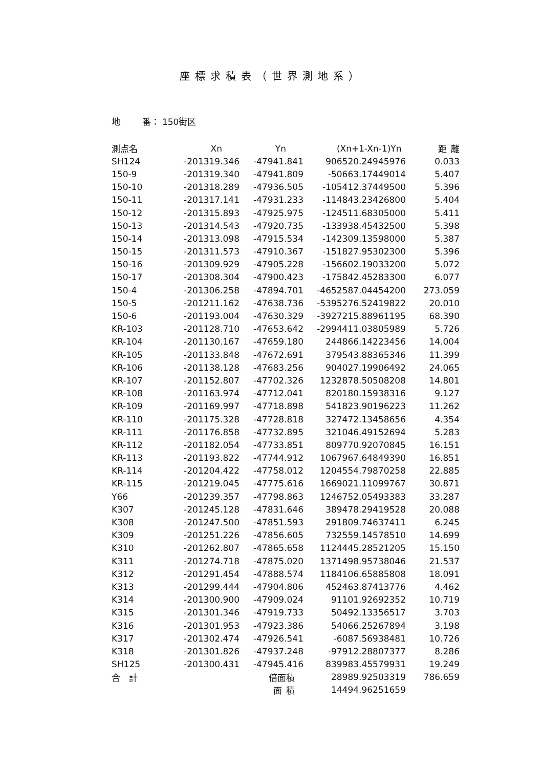座標求積表（世界測地系）
地   番： 150街区
| 測点名 | Xn | Yn | (Xn+1-Xn-1)Yn | 距 離 |
| --- | --- | --- | --- | --- |
| SH124 | -201319.346 | -47941.841 | 906520.24945976 | 0.033 |
| 150-9 | -201319.340 | -47941.809 | -50663.17449014 | 5.407 |
| 150-10 | -201318.289 | -47936.505 | -105412.37449500 | 5.396 |
| 150-11 | -201317.141 | -47931.233 | -114843.23426800 | 5.404 |
| 150-12 | -201315.893 | -47925.975 | -124511.68305000 | 5.411 |
| 150-13 | -201314.543 | -47920.735 | -133938.45432500 | 5.398 |
| 150-14 | -201313.098 | -47915.534 | -142309.13598000 | 5.387 |
| 150-15 | -201311.573 | -47910.367 | -151827.95302300 | 5.396 |
| 150-16 | -201309.929 | -47905.228 | -156602.19033200 | 5.072 |
| 150-17 | -201308.304 | -47900.423 | -175842.45283300 | 6.077 |
| 150-4 | -201306.258 | -47894.701 | -4652587.04454200 | 273.059 |
| 150-5 | -201211.162 | -47638.736 | -5395276.52419822 | 20.010 |
| 150-6 | -201193.004 | -47630.329 | -3927215.88961195 | 68.390 |
| KR-103 | -201128.710 | -47653.642 | -2994411.03805989 | 5.726 |
| KR-104 | -201130.167 | -47659.180 | 244866.14223456 | 14.004 |
| KR-105 | -201133.848 | -47672.691 | 379543.88365346 | 11.399 |
| KR-106 | -201138.128 | -47683.256 | 904027.19906492 | 24.065 |
| KR-107 | -201152.807 | -47702.326 | 1232878.50508208 | 14.801 |
| KR-108 | -201163.974 | -47712.041 | 820180.15938316 | 9.127 |
| KR-109 | -201169.997 | -47718.898 | 541823.90196223 | 11.262 |
| KR-110 | -201175.328 | -47728.818 | 327472.13458656 | 4.354 |
| KR-111 | -201176.858 | -47732.895 | 321046.49152694 | 5.283 |
| KR-112 | -201182.054 | -47733.851 | 809770.92070845 | 16.151 |
| KR-113 | -201193.822 | -47744.912 | 1067967.64849390 | 16.851 |
| KR-114 | -201204.422 | -47758.012 | 1204554.79870258 | 22.885 |
| KR-115 | -201219.045 | -47775.616 | 1669021.11099767 | 30.871 |
| Y66 | -201239.357 | -47798.863 | 1246752.05493383 | 33.287 |
| K307 | -201245.128 | -47831.646 | 389478.29419528 | 20.088 |
| K308 | -201247.500 | -47851.593 | 291809.74637411 | 6.245 |
| K309 | -201251.226 | -47856.605 | 732559.14578510 | 14.699 |
| K310 | -201262.807 | -47865.658 | 1124445.28521205 | 15.150 |
| K311 | -201274.718 | -47875.020 | 1371498.95738046 | 21.537 |
| K312 | -201291.454 | -47888.574 | 1184106.65885808 | 18.091 |
| K313 | -201299.444 | -47904.806 | 452463.87413776 | 4.462 |
| K314 | -201300.900 | -47909.024 | 91101.92692352 | 10.719 |
| K315 | -201301.346 | -47919.733 | 50492.13356517 | 3.703 |
| K316 | -201301.953 | -47923.386 | 54066.25267894 | 3.198 |
| K317 | -201302.474 | -47926.541 | -6087.56938481 | 10.726 |
| K318 | -201301.826 | -47937.248 | -97912.28807377 | 8.286 |
| SH125 | -201300.431 | -47945.416 | 839983.45579931 | 19.249 |
| 合 計 | | 倍面積 | 28989.92503319 | 786.659 |
| | | 面 積 | 14494.96251659 | |